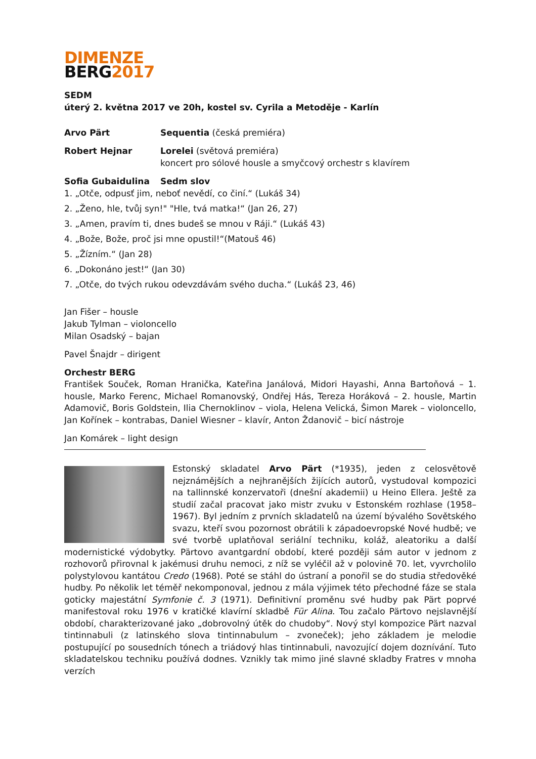DIMENZE
BERG2017
SEDM
úterý 2. května 2017 ve 20h, kostel sv. Cyrila a Metoděje - Karlín
Arvo Pärt Sequentia (česká premiéra)
Robert Hejnar Lorelei (světová premiéra)
koncert pro sólové housle a smyčcový orchestr s klavírem
Sofia Gubaidulina Sedm slov
1. „Otče, odpusť jim, neboť nevědí, co činí.“ (Lukáš 34)
2. „Ženo, hle, tvůj syn!" "Hle, tvá matka!“ (Jan 26, 27)
3. „Amen, pravím ti, dnes budeš se mnou v Ráji.“ (Lukáš 43)
4. „Bože, Bože, proč jsi mne opustil!“(Matouš 46)
5. „Žízním.“ (Jan 28)
6. „Dokonáno jest!“ (Jan 30)
7. „Otče, do tvých rukou odevzdávám svého ducha.“ (Lukáš 23, 46)
Jan Fišer – housle
Jakub Tylman – violoncello
Milan Osadský – bajan
Pavel Šnajdr – dirigent
Orchestr BERG
František Souček, Roman Hranička, Kateřina Janálová, Midori Hayashi, Anna Bartoňová – 1. housle, Marko Ferenc, Michael Romanovský, Ondřej Hás, Tereza Horáková – 2. housle, Martin Adamovič, Boris Goldstein, Ilia Chernoklinov – viola, Helena Velická, Šimon Marek – violoncello, Jan Kořínek – kontrabas, Daniel Wiesner – klavír, Anton Ždanovič – bicí nástroje
Jan Komárek – light design
Estonský skladatel Arvo Pärt (*1935), jeden z celosvětově nejznámějších a nejhranějších žijících autorů, vystudoval kompozici na tallinnské konzervatoři (dnešní akademii) u Heino Ellera. Ještě za studií začal pracovat jako mistr zvuku v Estonském rozhlase (1958–1967). Byl jedním z prvních skladatelů na území bývalého Sovětského svazu, kteří svou pozornost obrátili k západoevropské Nové hudbě; ve své tvorbě uplatňoval seriální techniku, koláž, aleatoriku a další modernistické výdobytky. Pärtovo avantgardní období, které později sám autor v jednom z rozhovorů přirovnal k jakémusi druhu nemoci, z níž se vyléčil až v polovině 70. let, vyvrcholilo polystylovou kantátou Credo (1968). Poté se stáhl do ústraní a ponořil se do studia středověké hudby. Po několik let téměř nekomponoval, jednou z mála výjimek této přechodné fáze se stala goticky majestátní Symfonie č. 3 (1971). Definitivní proměnu své hudby pak Pärt poprvé manifestoval roku 1976 v kratičké klavírní skladbě Für Alina. Tou začalo Pärtovo nejslavnější období, charakterizované jako „dobrovolný útěk do chudoby“. Nový styl kompozice Pärt nazval tintinnabuli (z latinského slova tintinnabulum – zvoneček); jeho základem je melodie postupující po sousedních tónech a triádový hlas tintinnabuli, navozující dojem doznívání. Tuto skladatelskou techniku používá dodnes. Vznikly tak mimo jiné slavné skladby Fratres v mnoha verzích